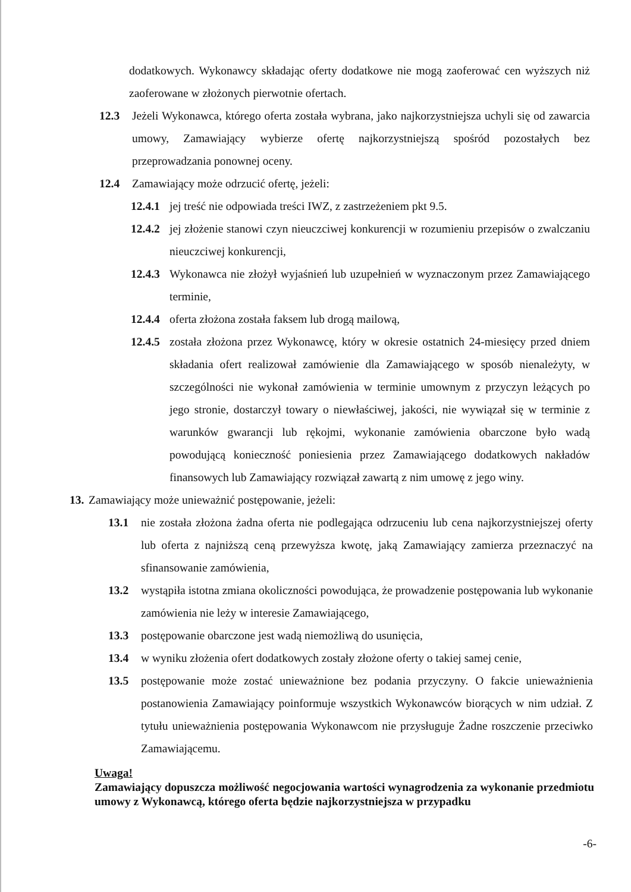dodatkowych. Wykonawcy składając oferty dodatkowe nie mogą zaoferować cen wyższych niż zaoferowane w złożonych pierwotnie ofertach.
12.3 Jeżeli Wykonawca, którego oferta została wybrana, jako najkorzystniejsza uchyli się od zawarcia umowy, Zamawiający wybierze ofertę najkorzystniejszą spośród pozostałych bez przeprowadzania ponownej oceny.
12.4 Zamawiający może odrzucić ofertę, jeżeli:
12.4.1 jej treść nie odpowiada treści IWZ, z zastrzeżeniem pkt 9.5.
12.4.2 jej złożenie stanowi czyn nieuczciwej konkurencji w rozumieniu przepisów o zwalczaniu nieuczciwej konkurencji,
12.4.3 Wykonawca nie złożył wyjaśnień lub uzupełnień w wyznaczonym przez Zamawiającego terminie,
12.4.4 oferta złożona została faksem lub drogą mailową,
12.4.5 została złożona przez Wykonawcę, który w okresie ostatnich 24-miesięcy przed dniem składania ofert realizował zamówienie dla Zamawiającego w sposób nienależyty, w szczególności nie wykonał zamówienia w terminie umownym z przyczyn leżących po jego stronie, dostarczył towary o niewłaściwej, jakości, nie wywiązał się w terminie z warunków gwarancji lub rękojmi, wykonanie zamówienia obarczone było wadą powodującą konieczność poniesienia przez Zamawiającego dodatkowych nakładów finansowych lub Zamawiający rozwiązał zawartą z nim umowę z jego winy.
13. Zamawiający może unieważnić postępowanie, jeżeli:
13.1 nie została złożona żadna oferta nie podlegająca odrzuceniu lub cena najkorzystniejszej oferty lub oferta z najniższą ceną przewyższa kwotę, jaką Zamawiający zamierza przeznaczyć na sfinansowanie zamówienia,
13.2 wystąpiła istotna zmiana okoliczności powodująca, że prowadzenie postępowania lub wykonanie zamówienia nie leży w interesie Zamawiającego,
13.3 postępowanie obarczone jest wadą niemożliwą do usunięcia,
13.4 w wyniku złożenia ofert dodatkowych zostały złożone oferty o takiej samej cenie,
13.5 postępowanie może zostać unieważnione bez podania przyczyny. O fakcie unieważnienia postanowienia Zamawiający poinformuje wszystkich Wykonawców biorących w nim udział. Z tytułu unieważnienia postępowania Wykonawcom nie przysługuje Żadne roszczenie przeciwko Zamawiającemu.
Uwaga!
Zamawiający dopuszcza możliwość negocjowania wartości wynagrodzenia za wykonanie przedmiotu umowy z Wykonawcą, którego oferta będzie najkorzystniejsza w przypadku
-6-